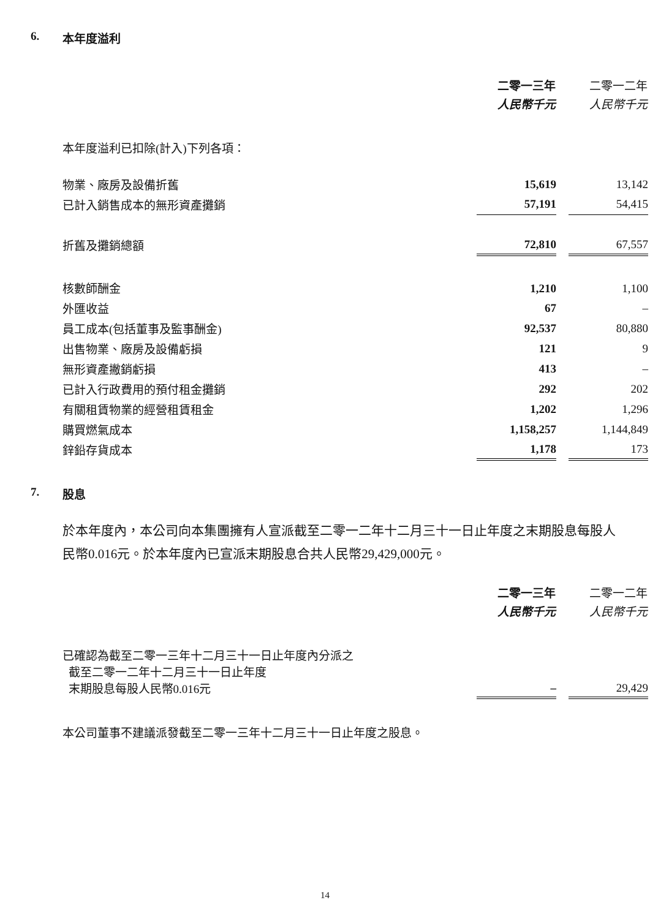6. 本年度溢利
| | 二零一三年 人民幣千元 | | 二零一二年 人民幣千元 |
| --- | --- | --- | --- |
| 本年度溢利已扣除(計入)下列各項： | | | |
| 物業、廠房及設備折舊 | 15,619 | | 13,142 |
| 已計入銷售成本的無形資產攤銷 | 57,191 | | 54,415 |
| 折舊及攤銷總額 | 72,810 | | 67,557 |
| 核數師酬金 | 1,210 | | 1,100 |
| 外匯收益 | 67 | | – |
| 員工成本(包括董事及監事酬金) | 92,537 | | 80,880 |
| 出售物業、廠房及設備虧損 | 121 | | 9 |
| 無形資產撇銷虧損 | 413 | | – |
| 已計入行政費用的預付租金攤銷 | 292 | | 202 |
| 有關租賃物業的經營租賃租金 | 1,202 | | 1,296 |
| 購買燃氣成本 | 1,158,257 | | 1,144,849 |
| 鋅鉛存貨成本 | 1,178 | | 173 |
7. 股息
於本年度內，本公司向本集團擁有人宣派截至二零一二年十二月三十一日止年度之末期股息每股人民幣0.016元。於本年度內已宣派末期股息合共人民幣29,429,000元。
| | 二零一三年 人民幣千元 | | 二零一二年 人民幣千元 |
| --- | --- | --- | --- |
| 已確認為截至二零一三年十二月三十一日止年度內分派之 截至二零一二年十二月三十一日止年度 末期股息每股人民幣0.016元 | – | | 29,429 |
本公司董事不建議派發截至二零一三年十二月三十一日止年度之股息。
14